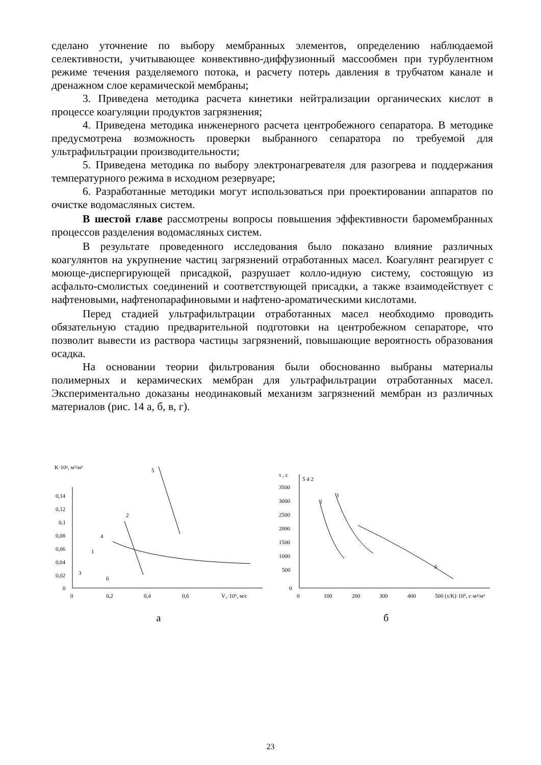сделано уточнение по выбору мембранных элементов, определению наблюдаемой селективности, учитывающее конвективно-диффузионный массообмен при турбулентном режиме течения разделяемого потока, и расчету потерь давления в трубчатом канале и дренажном слое керамической мембраны;
3. Приведена методика расчета кинетики нейтрализации органических кислот в процессе коагуляции продуктов загрязнения;
4. Приведена методика инженерного расчета центробежного сепаратора. В методике предусмотрена возможность проверки выбранного сепаратора по требуемой для ультрафильтрации производительности;
5. Приведена методика по выбору электронагревателя для разогрева и поддержания температурного режима в исходном резервуаре;
6. Разработанные методики могут использоваться при проектировании аппаратов по очистке водомасляных систем.
В шестой главе рассмотрены вопросы повышения эффективности баромембранных процессов разделения водомасляных систем.
В результате проведенного исследования было показано влияние различных коагулянтов на укрупнение частиц загрязнений отработанных масел. Коагулянт реагирует с моюще-диспергирующей присадкой, разрушает колло-идную систему, состоящую из асфальто-смолистых соединений и соответствующей присадки, а также взаимодействует с нафтеновыми, нафтенопарафиновыми и нафтено-ароматическими кислотами.
Перед стадией ультрафильтрации отработанных масел необходимо проводить обязательную стадию предварительной подготовки на центробежном сепараторе, что позволит вывести из раствора частицы загрязнений, повышающие вероятность образования осадка.
На основании теории фильтрования были обоснованно выбраны материалы полимерных и керамических мембран для ультрафильтрации отработанных масел. Экспериментально доказаны неодинаковый механизм загрязнений мембран из различных материалов (рис. 14 а, б, в, г).
K·10², м³/м²
0,14
0,12
0,1
0,08
0,06
0,04
0,02
0
0
0,2
0,4
0,6
V₂·10⁶, м/с
5
2
4
1
3
6
а
τ , с
3500
3000
2500
2000
1500
1000
500
0
0
100
200
300
400
500 (τ/K)·10⁵, с·м²/м³
5 4 2
1
3
6
б
23